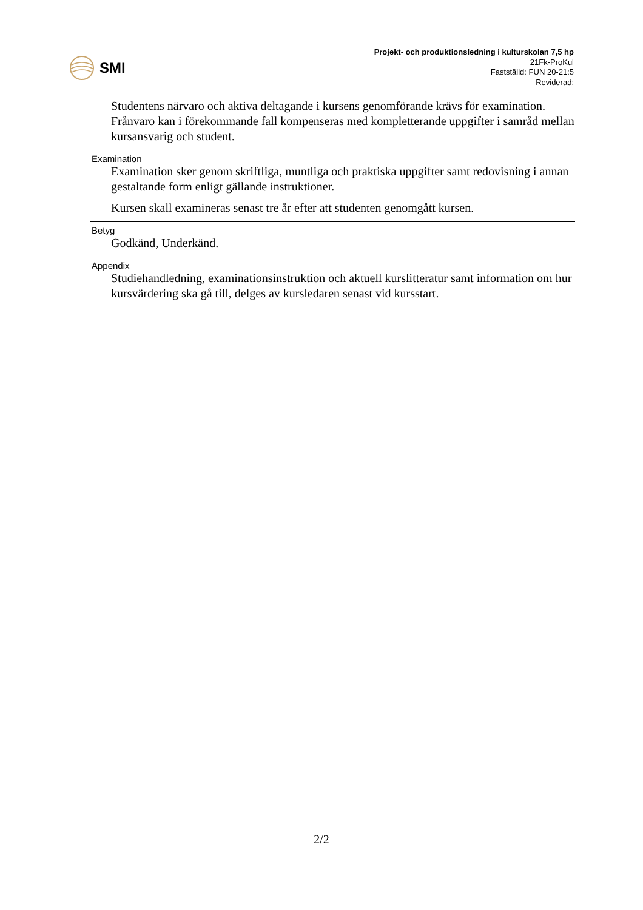SMI
Projekt- och produktionsledning i kulturskolan 7,5 hp
21Fk-ProKul
Fastställd: FUN 20-21:5
Reviderad:
Studentens närvaro och aktiva deltagande i kursens genomförande krävs för examination. Frånvaro kan i förekommande fall kompenseras med kompletterande uppgifter i samråd mellan kursansvarig och student.
Examination
Examination sker genom skriftliga, muntliga och praktiska uppgifter samt redovisning i annan gestaltande form enligt gällande instruktioner.
Kursen skall examineras senast tre år efter att studenten genomgått kursen.
Betyg
Godkänd, Underkänd.
Appendix
Studiehandledning, examinationsinstruktion och aktuell kurslitteratur samt information om hur kursvärdering ska gå till, delges av kursledaren senast vid kursstart.
2/2